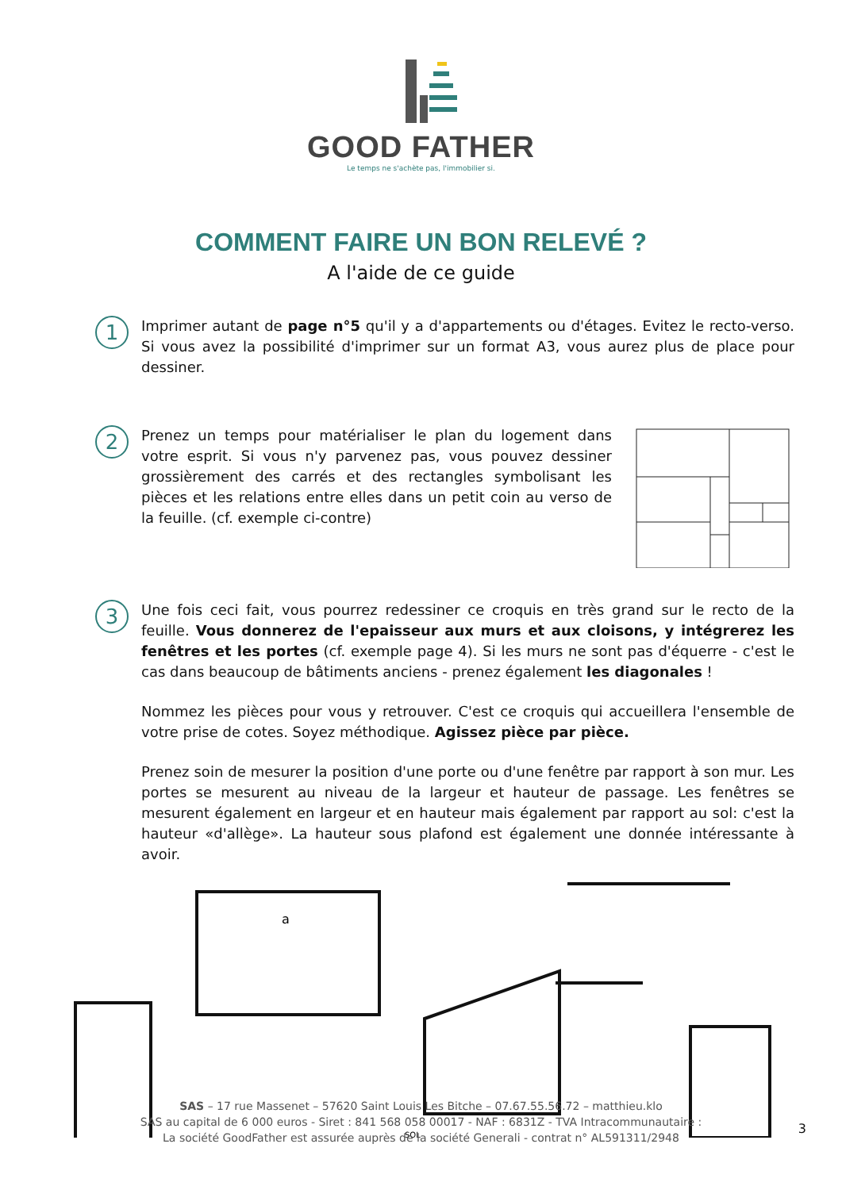GOOD FATHER
Le temps ne s'achète pas, l'immobilier si.
COMMENT FAIRE UN BON RELEVÉ ?
A l'aide de ce guide
1
Imprimer autant de page n°5 qu'il y a d'appartements ou d'étages. Evitez le recto-verso. Si vous avez la possibilité d'imprimer sur un format A3, vous aurez plus de place pour dessiner.
2
Prenez un temps pour matérialiser le plan du logement dans votre esprit. Si vous n'y parvenez pas, vous pouvez dessiner grossièrement des carrés et des rectangles symbolisant les pièces et les relations entre elles dans un petit coin au verso de la feuille. (cf. exemple ci-contre)
3
Une fois ceci fait, vous pourrez redessiner ce croquis en très grand sur le recto de la feuille. Vous donnerez de l'epaisseur aux murs et aux cloisons, y intégrerez les fenêtres et les portes (cf. exemple page 4). Si les murs ne sont pas d'équerre - c'est le cas dans beaucoup de bâtiments anciens - prenez également les diagonales !
Nommez les pièces pour vous y retrouver. C'est ce croquis qui accueillera l'ensemble de votre prise de cotes. Soyez méthodique. Agissez pièce par pièce.
Prenez soin de mesurer la position d'une porte ou d'une fenêtre par rapport à son mur. Les portes se mesurent au niveau de la largeur et hauteur de passage. Les fenêtres se mesurent également en largeur et en hauteur mais également par rapport au sol: c'est la hauteur «d'allège». La hauteur sous plafond est également une donnée intéressante à avoir.
a
SOL
SAS – 17 rue Massenet – 57620 Saint Louis Les Bitche – 07.67.55.56.72 – matthieu.klo
SAS au capital de 6 000 euros - Siret : 841 568 058 00017 - NAF : 6831Z - TVA Intracommunautaire :
La société GoodFather est assurée auprès de la société Generali - contrat n° AL591311/2948
3